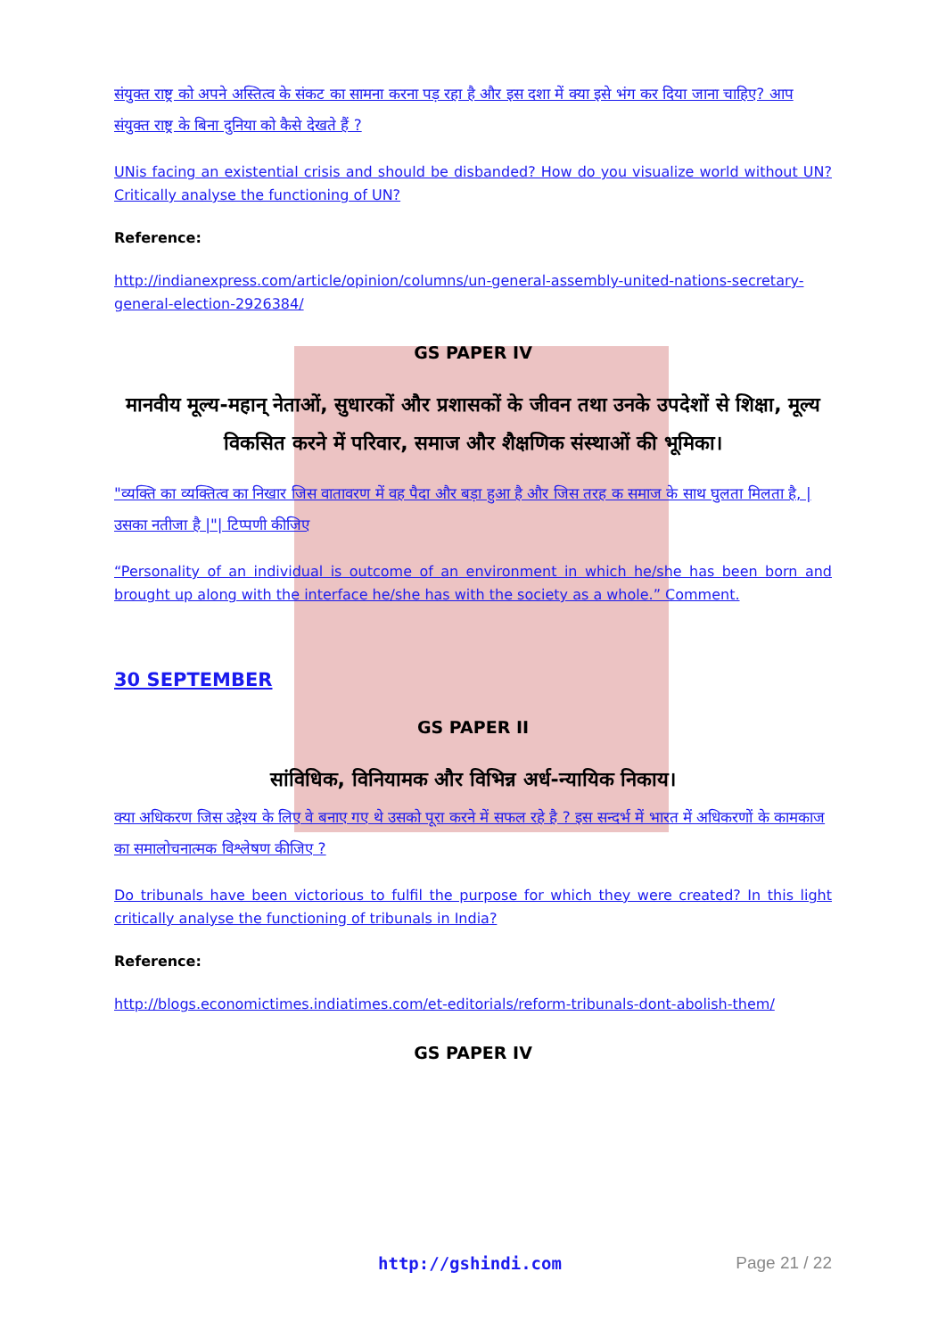संयुक्त राष्ट्र को अपने अस्तित्व के संकट का सामना करना पड़ रहा है और इस दशा में क्या इसे भंग कर दिया जाना चाहिए? आप संयुक्त राष्ट्र के बिना दुनिया को कैसे देखते हैं ?
UNis facing an existential crisis and should be disbanded? How do you visualize world without UN? Critically analyse the functioning of UN?
Reference:
http://indianexpress.com/article/opinion/columns/un-general-assembly-united-nations-secretary-general-election-2926384/
GS PAPER IV
मानवीय मूल्य-महान् नेताओं, सुधारकों और प्रशासकों के जीवन तथा उनके उपदेशों से शिक्षा, मूल्य विकसित करने में परिवार, समाज और शैक्षणिक संस्थाओं की भूमिका।
"व्यक्ति का व्यक्तित्व का निखार जिस वातावरण में वह पैदा और बड़ा हुआ है और जिस तरह क समाज के साथ घुलता मिलता है, |उसका नतीजा है |"| टिप्पणी कीजिए
“Personality of an individual is outcome of an environment in which he/she has been born and brought up along with the interface he/she has with the society as a whole.” Comment.
30 SEPTEMBER
GS PAPER II
सांविधिक, विनियामक और विभिन्न अर्ध-न्यायिक निकाय।
क्या अधिकरण जिस उद्देश्य के लिए वे बनाए गए थे उसको पूरा करने में सफल रहे है ? इस सन्दर्भ में भारत में अधिकरणों के कामकाज का समालोचनात्मक विश्लेषण कीजिए ?
Do tribunals have been victorious to fulfil the purpose for which they were created? In this light critically analyse the functioning of tribunals in India?
Reference:
http://blogs.economictimes.indiatimes.com/et-editorials/reform-tribunals-dont-abolish-them/
GS PAPER IV
http://gshindi.com Page 21 / 22